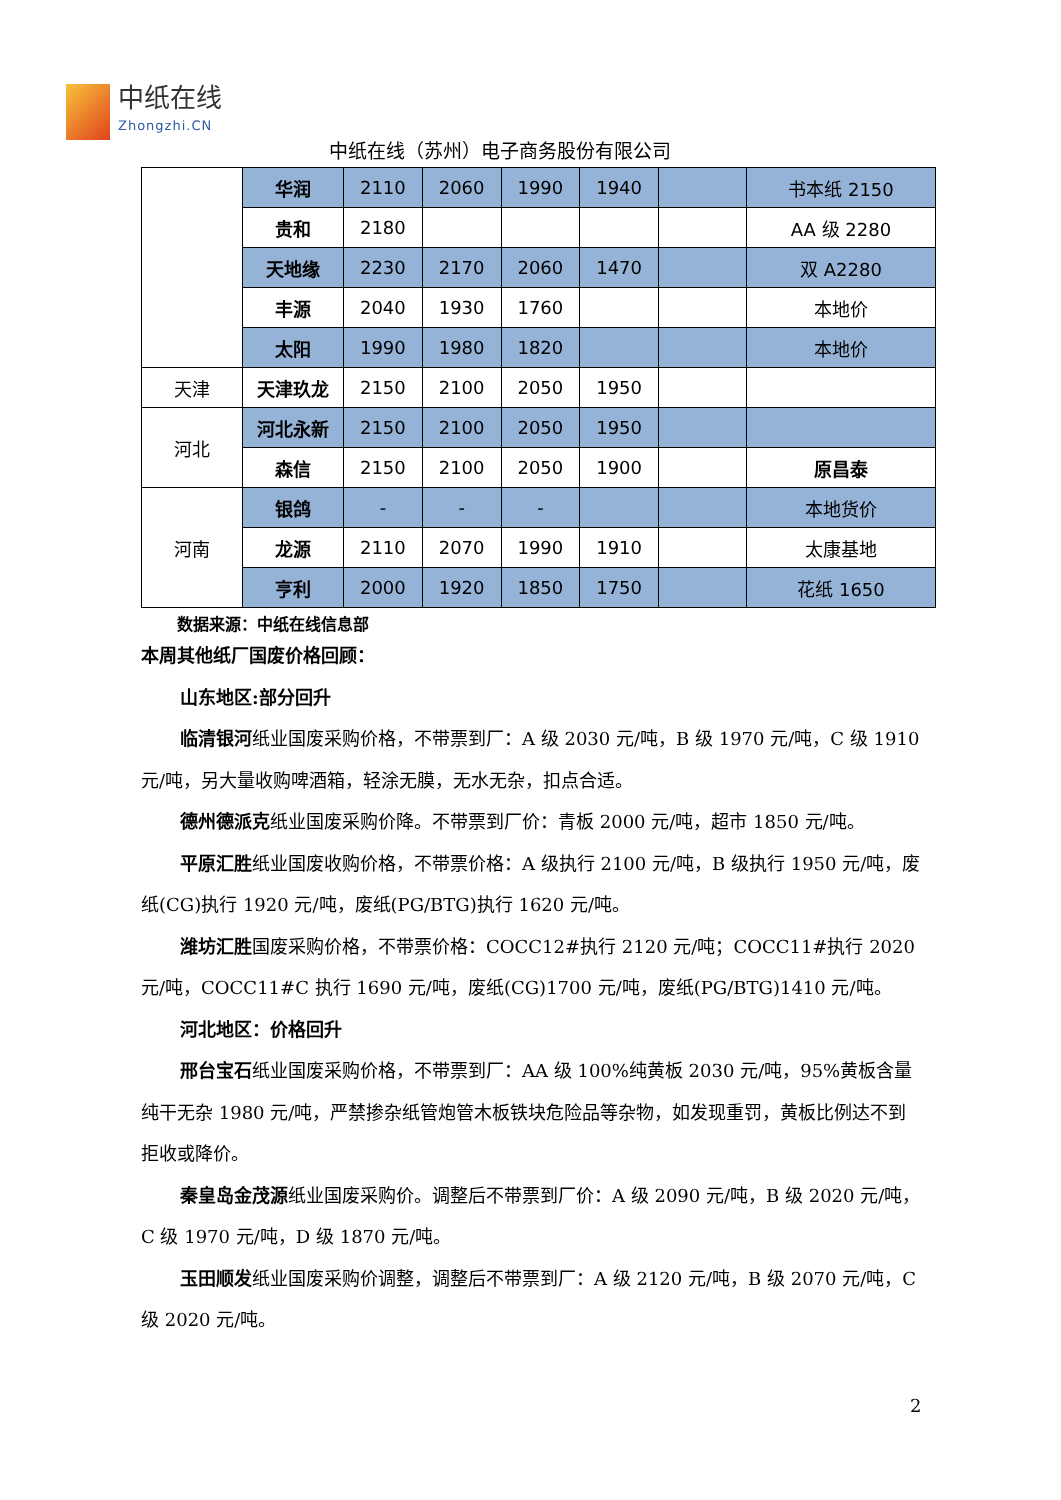中纸在线
Zhongzhi.CN
中纸在线（苏州）电子商务股份有限公司
| | 华润 | 2110 | 2060 | 1990 | 1940 | | 书本纸 2150 |
| | 贵和 | 2180 | | | | | AA 级 2280 |
| | 天地缘 | 2230 | 2170 | 2060 | 1470 | | 双 A2280 |
| | 丰源 | 2040 | 1930 | 1760 | | | 本地价 |
| | 太阳 | 1990 | 1980 | 1820 | | | 本地价 |
| 天津 | 天津玖龙 | 2150 | 2100 | 2050 | 1950 | | |
| 河北 | 河北永新 | 2150 | 2100 | 2050 | 1950 | | |
| | 森信 | 2150 | 2100 | 2050 | 1900 | | 原昌泰 |
| 河南 | 银鸽 | - | - | - | | | 本地货价 |
| | 龙源 | 2110 | 2070 | 1990 | 1910 | | 太康基地 |
| | 亨利 | 2000 | 1920 | 1850 | 1750 | | 花纸 1650 |
数据来源：中纸在线信息部
本周其他纸厂国废价格回顾：
山东地区:部分回升
临清银河纸业国废采购价格，不带票到厂：A 级 2030 元/吨，B 级 1970 元/吨，C 级 1910 元/吨，另大量收购啤酒箱，轻涂无膜，无水无杂，扣点合适。
德州德派克纸业国废采购价降。不带票到厂价：青板 2000 元/吨，超市 1850 元/吨。
平原汇胜纸业国废收购价格，不带票价格：A 级执行 2100 元/吨，B 级执行 1950 元/吨，废纸(CG)执行 1920 元/吨，废纸(PG/BTG)执行 1620 元/吨。
潍坊汇胜国废采购价格，不带票价格：COCC12#执行 2120 元/吨；COCC11#执行 2020 元/吨，COCC11#C 执行 1690 元/吨，废纸(CG)1700 元/吨，废纸(PG/BTG)1410 元/吨。
河北地区：价格回升
邢台宝石纸业国废采购价格，不带票到厂：AA 级 100%纯黄板 2030 元/吨，95%黄板含量纯干无杂 1980 元/吨，严禁掺杂纸管炮管木板铁块危险品等杂物，如发现重罚，黄板比例达不到拒收或降价。
秦皇岛金茂源纸业国废采购价。调整后不带票到厂价：A 级 2090 元/吨，B 级 2020 元/吨，C 级 1970 元/吨，D 级 1870 元/吨。
玉田顺发纸业国废采购价调整，调整后不带票到厂：A 级 2120 元/吨，B 级 2070 元/吨，C 级 2020 元/吨。
2